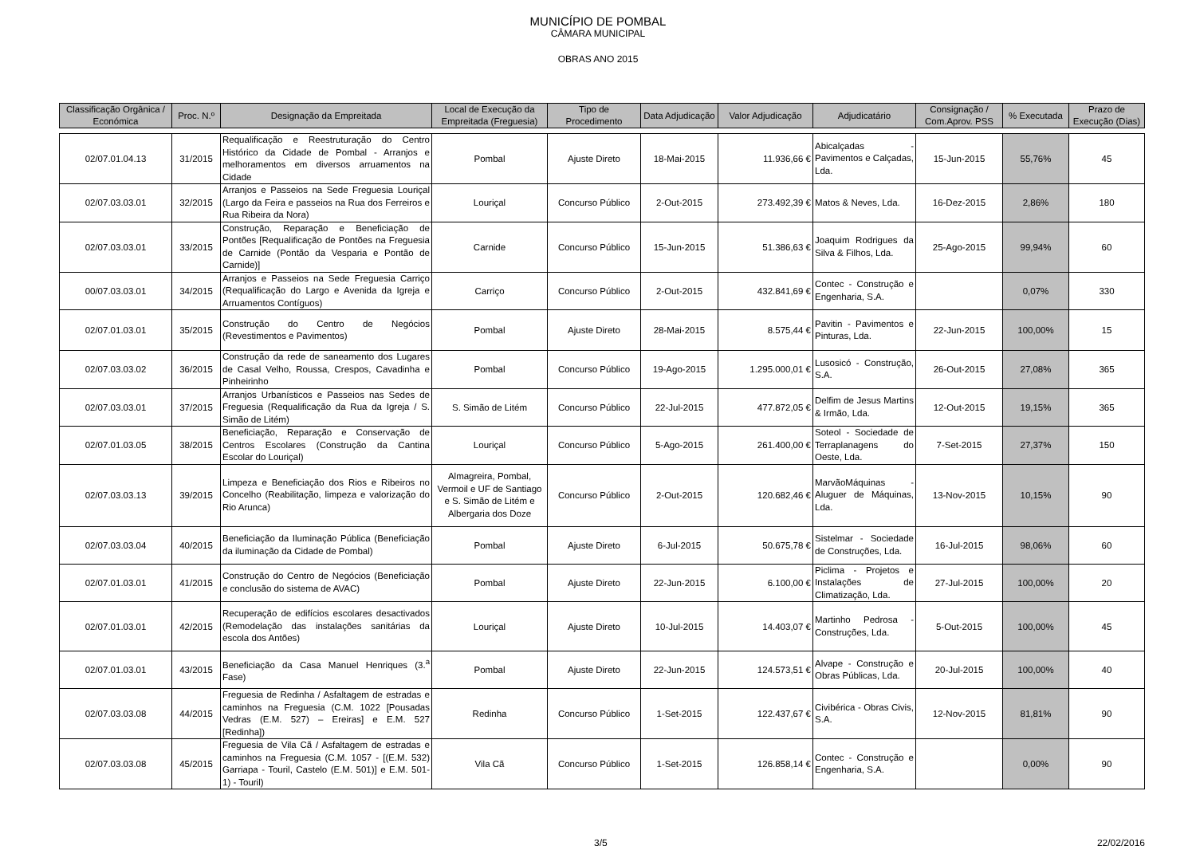MUNICÍPIO DE POMBAL
CÂMARA MUNICIPAL
OBRAS ANO 2015
| Classificação Orgânica / Económica | Proc. N.º | Designação da Empreitada | Local de Execução da Empreitada (Freguesia) | Tipo de Procedimento | Data Adjudicação | Valor Adjudicação | Adjudicatário | Consignação / Com.Aprov. PSS | % Executada | Prazo de Execução (Dias) |
| --- | --- | --- | --- | --- | --- | --- | --- | --- | --- | --- |
| 02/07.01.04.13 | 31/2015 | Requalificação e Reestruturação do Centro Histórico da Cidade de Pombal - Arranjos e melhoramentos em diversos arruamentos na Cidade | Pombal | Ajuste Direto | 18-Mai-2015 | 11.936,66 € | Abicalçadas - Pavimentos e Calçadas, Lda. | 15-Jun-2015 | 55,76% | 45 |
| 02/07.03.03.01 | 32/2015 | Arranjos e Passeios na Sede Freguesia Louriçal (Largo da Feira e passeios na Rua dos Ferreiros e Rua Ribeira da Nora) | Louriçal | Concurso Público | 2-Out-2015 | 273.492,39 € | Matos & Neves, Lda. | 16-Dez-2015 | 2,86% | 180 |
| 02/07.03.03.01 | 33/2015 | Construção, Reparação e Beneficiação de Pontões [Requalificação de Pontões na Freguesia de Carnide (Pontão da Vesparia e Pontão de Carnide)] | Carnide | Concurso Público | 15-Jun-2015 | 51.386,63 € | Joaquim Rodrigues da Silva & Filhos, Lda. | 25-Ago-2015 | 99,94% | 60 |
| 00/07.03.03.01 | 34/2015 | Arranjos e Passeios na Sede Freguesia Carriço (Requalificação do Largo e Avenida da Igreja e Arruamentos Contíguos) | Carriço | Concurso Público | 2-Out-2015 | 432.841,69 € | Contec - Construção e Engenharia, S.A. | | 0,07% | 330 |
| 02/07.01.03.01 | 35/2015 | Construção do Centro de Negócios (Revestimentos e Pavimentos) | Pombal | Ajuste Direto | 28-Mai-2015 | 8.575,44 € | Pavitin - Pavimentos e Pinturas, Lda. | 22-Jun-2015 | 100,00% | 15 |
| 02/07.03.03.02 | 36/2015 | Construção da rede de saneamento dos Lugares de Casal Velho, Roussa, Crespos, Cavadinha e Pinheirinho | Pombal | Concurso Público | 19-Ago-2015 | 1.295.000,01 € | Lusosicó - Construção, S.A. | 26-Out-2015 | 27,08% | 365 |
| 02/07.03.03.01 | 37/2015 | Arranjos Urbanísticos e Passeios nas Sedes de Freguesia (Requalificação da Rua da Igreja / S. Simão de Litém) | S. Simão de Litém | Concurso Público | 22-Jul-2015 | 477.872,05 € | Delfim de Jesus Martins & Irmão, Lda. | 12-Out-2015 | 19,15% | 365 |
| 02/07.01.03.05 | 38/2015 | Beneficiação, Reparação e Conservação de Centros Escolares (Construção da Cantina Escolar do Louriçal) | Louriçal | Concurso Público | 5-Ago-2015 | 261.400,00 € | Soteol - Sociedade de Terraplanagens do Oeste, Lda. | 7-Set-2015 | 27,37% | 150 |
| 02/07.03.03.13 | 39/2015 | Limpeza e Beneficiação dos Rios e Ribeiros no Concelho (Reabilitação, limpeza e valorização do Rio Arunca) | Almagreira, Pombal, Vermoil e UF de Santiago e S. Simão de Litém e Albergaria dos Doze | Concurso Público | 2-Out-2015 | 120.682,46 € | MarvãoMáquinas - Aluguer de Máquinas, Lda. | 13-Nov-2015 | 10,15% | 90 |
| 02/07.03.03.04 | 40/2015 | Beneficiação da Iluminação Pública (Beneficiação da iluminação da Cidade de Pombal) | Pombal | Ajuste Direto | 6-Jul-2015 | 50.675,78 € | Sistelmar - Sociedade de Construções, Lda. | 16-Jul-2015 | 98,06% | 60 |
| 02/07.01.03.01 | 41/2015 | Construção do Centro de Negócios (Beneficiação e conclusão do sistema de AVAC) | Pombal | Ajuste Direto | 22-Jun-2015 | 6.100,00 € | Piclima - Projetos e Instalações de Climatização, Lda. | 27-Jul-2015 | 100,00% | 20 |
| 02/07.01.03.01 | 42/2015 | Recuperação de edifícios escolares desactivados (Remodelação das instalações sanitárias da escola dos Antões) | Louriçal | Ajuste Direto | 10-Jul-2015 | 14.403,07 € | Martinho Pedrosa - Construções, Lda. | 5-Out-2015 | 100,00% | 45 |
| 02/07.01.03.01 | 43/2015 | Beneficiação da Casa Manuel Henriques (3.<sup>a</sup> Fase) | Pombal | Ajuste Direto | 22-Jun-2015 | 124.573,51 € | Alvape - Construção e Obras Públicas, Lda. | 20-Jul-2015 | 100,00% | 40 |
| 02/07.03.03.08 | 44/2015 | Freguesia de Redinha / Asfaltagem de estradas e caminhos na Freguesia (C.M. 1022 [Pousadas Vedras (E.M. 527) – Ereiras] e E.M. 527 [Redinha]) | Redinha | Concurso Público | 1-Set-2015 | 122.437,67 € | Civibérica - Obras Civis, S.A. | 12-Nov-2015 | 81,81% | 90 |
| 02/07.03.03.08 | 45/2015 | Freguesia de Vila Cã / Asfaltagem de estradas e caminhos na Freguesia (C.M. 1057 - [(E.M. 532) Garriapa - Touril, Castelo (E.M. 501)] e E.M. 501-1) - Touril) | Vila Cã | Concurso Público | 1-Set-2015 | 126.858,14 € | Contec - Construção e Engenharia, S.A. | | 0,00% | 90 |
3/5 22/02/2016